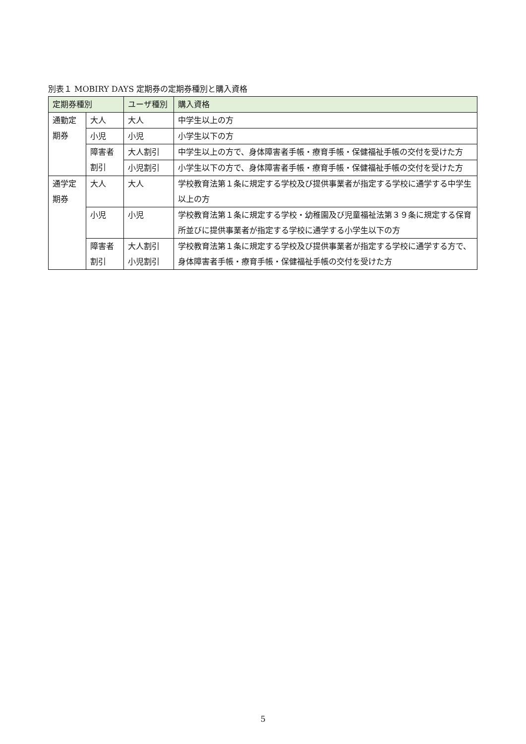別表１ MOBIRY DAYS 定期券の定期券種別と購入資格
| 定期券種別 | | ユーザ種別 | 購入資格 |
| --- | --- | --- | --- |
| 通勤定期券 | 大人 | 大人 | 中学生以上の方 |
| | 小児 | 小児 | 小学生以下の方 |
| | 障害者割引 | 大人割引 | 中学生以上の方で、身体障害者手帳・療育手帳・保健福祉手帳の交付を受けた方 |
| | | 小児割引 | 小学生以下の方で、身体障害者手帳・療育手帳・保健福祉手帳の交付を受けた方 |
| 通学定期券 | 大人 | 大人 | 学校教育法第１条に規定する学校及び提供事業者が指定する学校に通学する中学生以上の方 |
| | 小児 | 小児 | 学校教育法第１条に規定する学校・幼稚園及び児童福祉法第３９条に規定する保育所並びに提供事業者が指定する学校に通学する小学生以下の方 |
| | 障害者割引 | 大人割引 小児割引 | 学校教育法第１条に規定する学校及び提供事業者が指定する学校に通学する方で、身体障害者手帳・療育手帳・保健福祉手帳の交付を受けた方 |
5